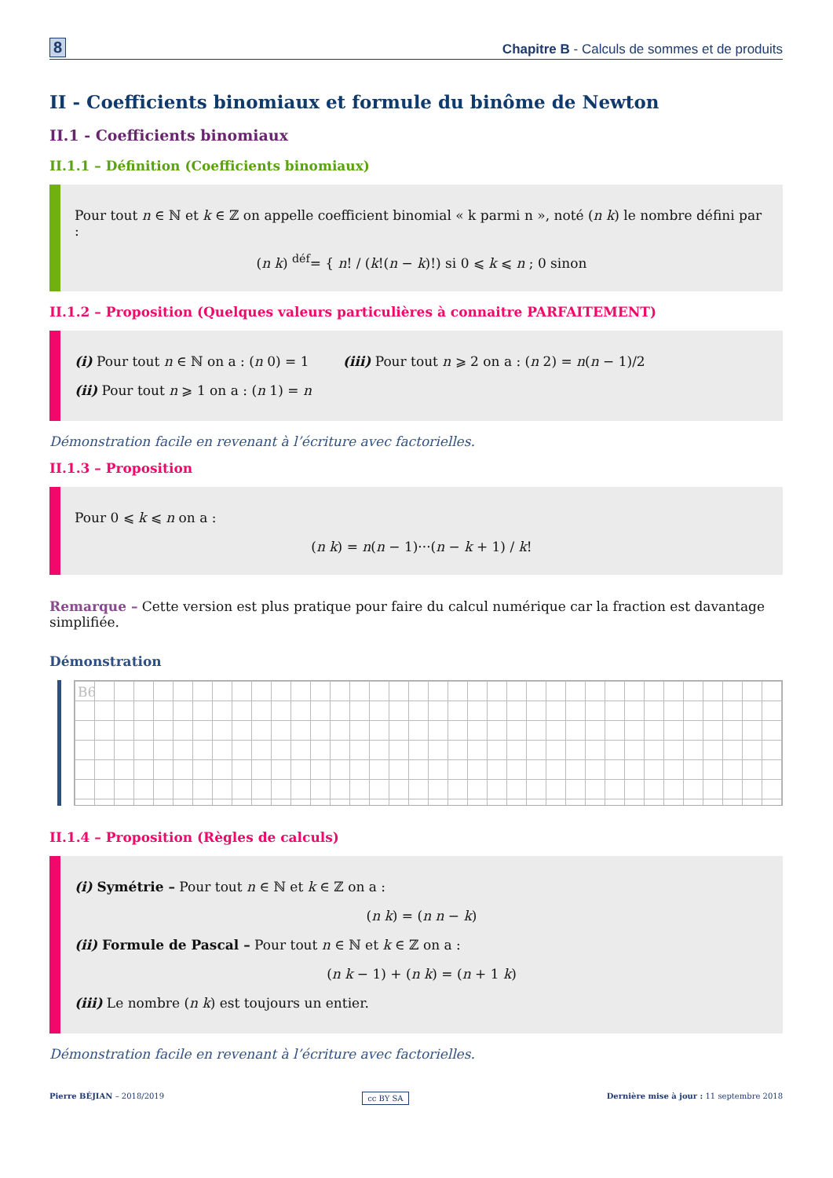8 Chapitre B - Calculs de sommes et de produits
II - Coefficients binomiaux et formule du binôme de Newton
II.1 - Coefficients binomiaux
II.1.1 – Définition (Coefficients binomiaux)
Pour tout n ∈ ℕ et k ∈ ℤ on appelle coefficient binomial « k parmi n », noté (n k) le nombre défini par :
(n k) <sup>déf</sup>= { n! / (k!(n − k)!) si 0 ⩽ k ⩽ n ; 0 sinon
II.1.2 – Proposition (Quelques valeurs particulières à connaitre PARFAITEMENT)
(i) Pour tout n ∈ ℕ on a : (n 0) = 1 (iii) Pour tout n ⩾ 2 on a : (n 2) = n(n − 1)/2
(ii) Pour tout n ⩾ 1 on a : (n 1) = n
Démonstration facile en revenant à l’écriture avec factorielles.
II.1.3 – Proposition
Pour 0 ⩽ k ⩽ n on a :
(n k) = n(n − 1)···(n − k + 1) / k!
Remarque – Cette version est plus pratique pour faire du calcul numérique car la fraction est davantage simplifiée.
Démonstration
B6
II.1.4 – Proposition (Règles de calculs)
(i) Symétrie – Pour tout n ∈ ℕ et k ∈ ℤ on a :
(n k) = (n n − k)
(ii) Formule de Pascal – Pour tout n ∈ ℕ et k ∈ ℤ on a :
(n k − 1) + (n k) = (n + 1 k)
(iii) Le nombre (n k) est toujours un entier.
Démonstration facile en revenant à l’écriture avec factorielles.
Pierre BÉJIAN – 2018/2019 cc BY SA Dernière mise à jour : 11 septembre 2018